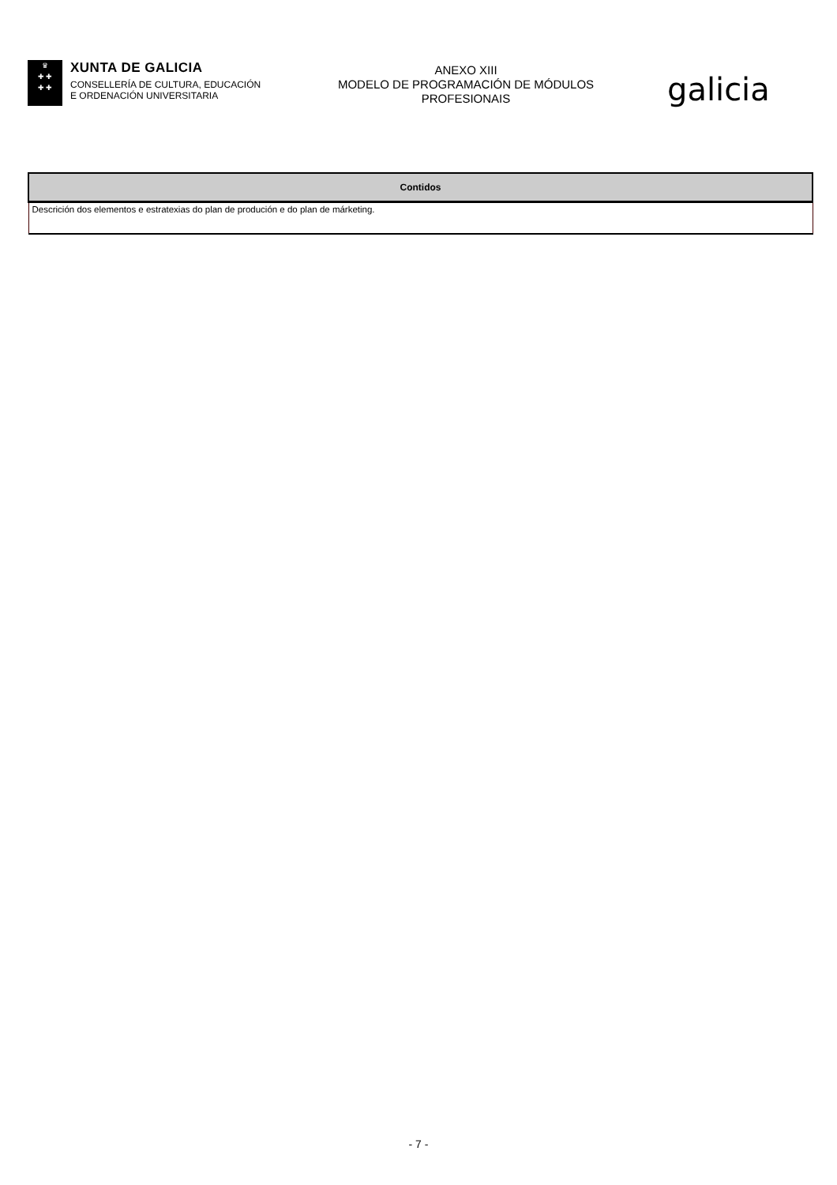♛
✚ ✚
✚ ✚
XUNTA DE GALICIA
CONSELLERÍA DE CULTURA, EDUCACIÓN
E ORDENACIÓN UNIVERSITARIA
ANEXO XIII
MODELO DE PROGRAMACIÓN DE MÓDULOS
PROFESIONAIS
galicia
| Contidos |
| --- |
| Descrición dos elementos e estratexias do plan de produción e do plan de márketing. |
- 7 -